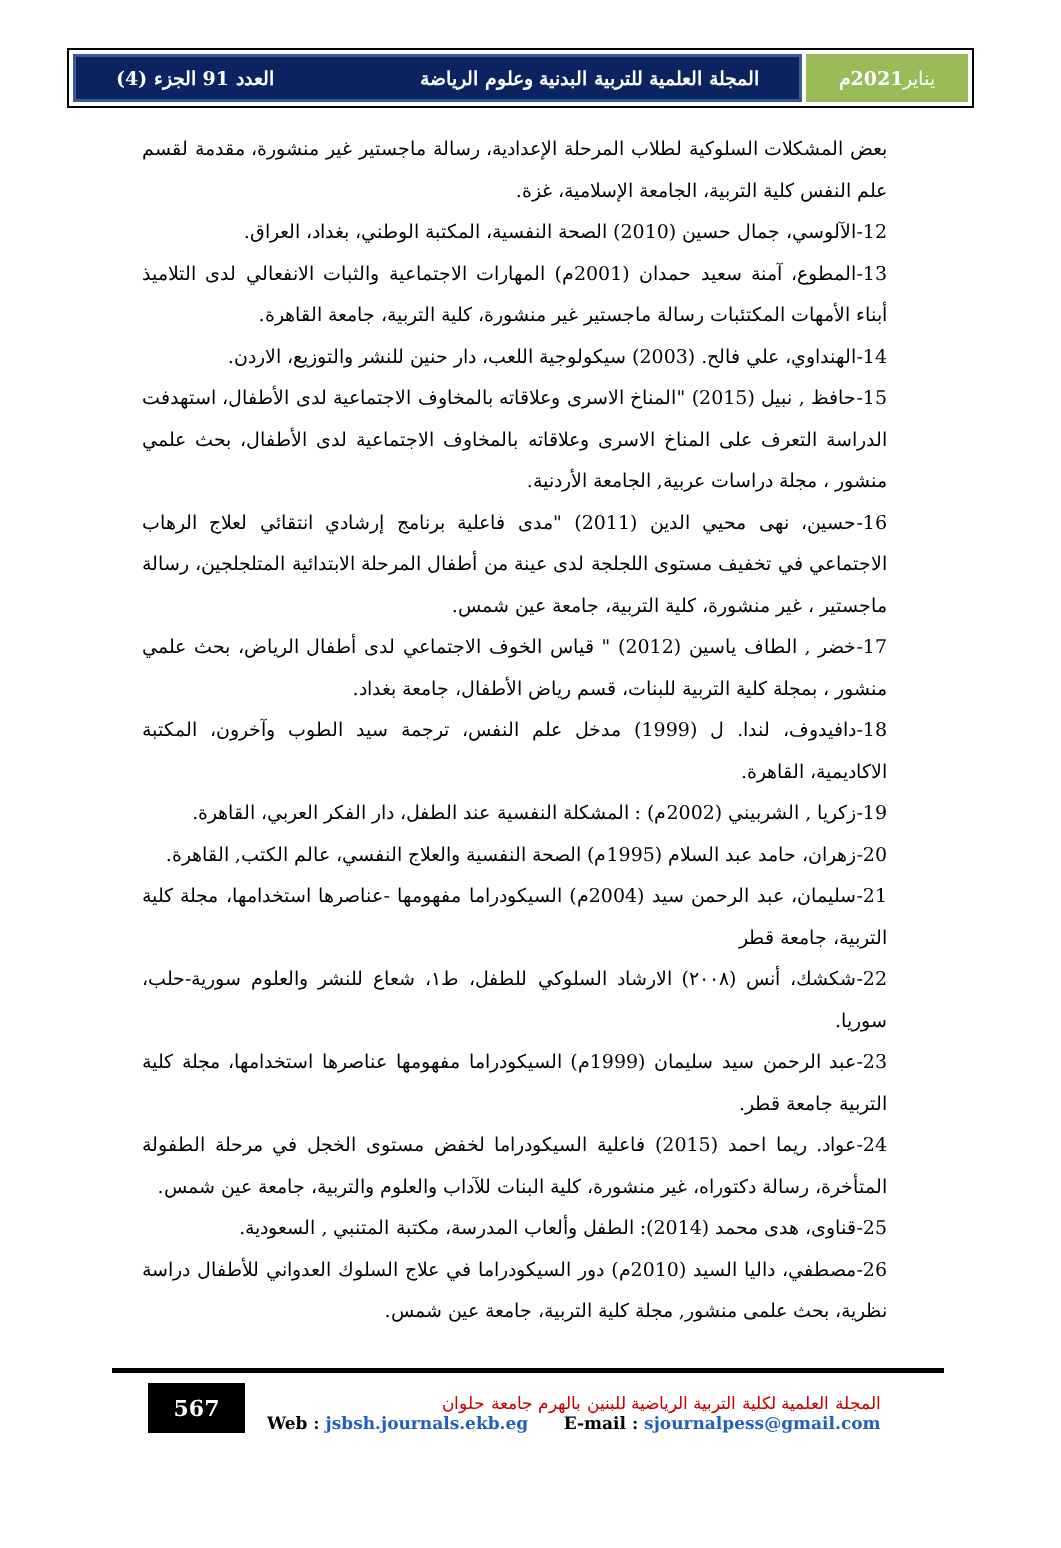المجلة العلمية للتربية البدنية وعلوم الرياضة العدد 91 الجزء (4)
يناير 2021م
بعض المشكلات السلوكية لطلاب المرحلة الإعدادية، رسالة ماجستير غير منشورة، مقدمة لقسم علم النفس كلية التربية، الجامعة الإسلامية، غزة.
12-الآلوسي، جمال حسين (2010) الصحة النفسية، المكتبة الوطني، بغداد، العراق.
13-المطوع، آمنة سعيد حمدان (2001م) المهارات الاجتماعية والثبات الانفعالي لدى التلاميذ أبناء الأمهات المكتئبات رسالة ماجستير غير منشورة، كلية التربية، جامعة القاهرة.
14-الهنداوي، علي فالح. (2003) سيكولوجية اللعب، دار حنين للنشر والتوزيع، الاردن.
15-حافظ , نبيل (2015) "المناخ الاسرى وعلاقاته بالمخاوف الاجتماعية لدى الأطفال، استهدفت الدراسة التعرف على المناخ الاسرى وعلاقاته بالمخاوف الاجتماعية لدى الأطفال، بحث علمي منشور ، مجلة دراسات عربية, الجامعة الأردنية.
16-حسين، نهى محيي الدين (2011) "مدى فاعلية برنامج إرشادي انتقائي لعلاج الرهاب الاجتماعي في تخفيف مستوى اللجلجة لدى عينة من أطفال المرحلة الابتدائية المتلجلجين، رسالة ماجستير ، غير منشورة، كلية التربية، جامعة عين شمس.
17-خضر , الطاف ياسين (2012) " قياس الخوف الاجتماعي لدى أطفال الرياض، بحث علمي منشور ، بمجلة كلية التربية للبنات، قسم رياض الأطفال، جامعة بغداد.
18-دافيدوف، لندا. ل (1999) مدخل علم النفس، ترجمة سيد الطوب وآخرون، المكتبة الاكاديمية، القاهرة.
19-زكريا , الشربيني (2002م) : المشكلة النفسية عند الطفل، دار الفكر العربي، القاهرة.
20-زهران، حامد عبد السلام (1995م) الصحة النفسية والعلاج النفسي، عالم الكتب, القاهرة.
21-سليمان، عبد الرحمن سيد (2004م) السيكودراما مفهومها -عناصرها استخدامها، مجلة كلية التربية، جامعة قطر
22-شكشك، أنس (٢٠٠٨) الارشاد السلوكي للطفل، ط١، شعاع للنشر والعلوم سورية-حلب، سوريا.
23-عبد الرحمن سيد سليمان (1999م) السيكودراما مفهومها عناصرها استخدامها، مجلة كلية التربية جامعة قطر.
24-عواد. ريما احمد (2015) فاعلية السيكودراما لخفض مستوى الخجل في مرحلة الطفولة المتأخرة، رسالة دكتوراه، غير منشورة، كلية البنات للآداب والعلوم والتربية، جامعة عين شمس.
25-قناوى، هدى محمد (2014): الطفل وألعاب المدرسة، مكتبة المتنبي , السعودية.
26-مصطفي، داليا السيد (2010م) دور السيكودراما في علاج السلوك العدواني للأطفال دراسة نظرية، بحث علمى منشور, مجلة كلية التربية، جامعة عين شمس.
567
المجلة العلمية لكلية التربية الرياضية للبنين بالهرم جامعة حلوان
Web : jsbsh.journals.ekb.eg E-mail : sjournalpess@gmail.com